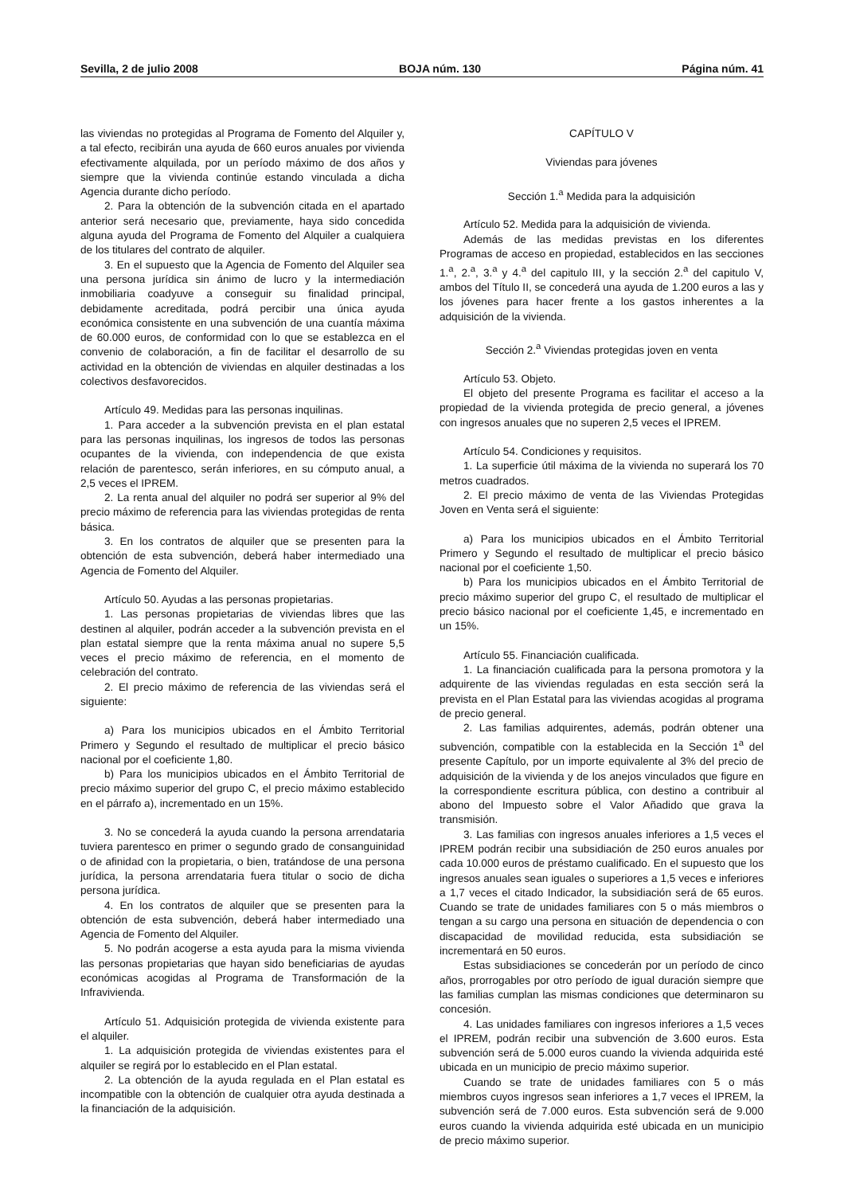Sevilla, 2 de julio 2008 BOJA núm. 130 Página núm. 41
las viviendas no protegidas al Programa de Fomento del Alquiler y, a tal efecto, recibirán una ayuda de 660 euros anuales por vivienda efectivamente alquilada, por un período máximo de dos años y siempre que la vivienda continúe estando vinculada a dicha Agencia durante dicho período.
2. Para la obtención de la subvención citada en el apartado anterior será necesario que, previamente, haya sido concedida alguna ayuda del Programa de Fomento del Alquiler a cualquiera de los titulares del contrato de alquiler.
3. En el supuesto que la Agencia de Fomento del Alquiler sea una persona jurídica sin ánimo de lucro y la intermediación inmobiliaria coadyuve a conseguir su finalidad principal, debidamente acreditada, podrá percibir una única ayuda económica consistente en una subvención de una cuantía máxima de 60.000 euros, de conformidad con lo que se establezca en el convenio de colaboración, a fin de facilitar el desarrollo de su actividad en la obtención de viviendas en alquiler destinadas a los colectivos desfavorecidos.
Artículo 49. Medidas para las personas inquilinas.
1. Para acceder a la subvención prevista en el plan estatal para las personas inquilinas, los ingresos de todos las personas ocupantes de la vivienda, con independencia de que exista relación de parentesco, serán inferiores, en su cómputo anual, a 2,5 veces el IPREM.
2. La renta anual del alquiler no podrá ser superior al 9% del precio máximo de referencia para las viviendas protegidas de renta básica.
3. En los contratos de alquiler que se presenten para la obtención de esta subvención, deberá haber intermediado una Agencia de Fomento del Alquiler.
Artículo 50. Ayudas a las personas propietarias.
1. Las personas propietarias de viviendas libres que las destinen al alquiler, podrán acceder a la subvención prevista en el plan estatal siempre que la renta máxima anual no supere 5,5 veces el precio máximo de referencia, en el momento de celebración del contrato.
2. El precio máximo de referencia de las viviendas será el siguiente:
a) Para los municipios ubicados en el Ámbito Territorial Primero y Segundo el resultado de multiplicar el precio básico nacional por el coeficiente 1,80.
b) Para los municipios ubicados en el Ámbito Territorial de precio máximo superior del grupo C, el precio máximo establecido en el párrafo a), incrementado en un 15%.
3. No se concederá la ayuda cuando la persona arrendataria tuviera parentesco en primer o segundo grado de consanguinidad o de afinidad con la propietaria, o bien, tratándose de una persona jurídica, la persona arrendataria fuera titular o socio de dicha persona jurídica.
4. En los contratos de alquiler que se presenten para la obtención de esta subvención, deberá haber intermediado una Agencia de Fomento del Alquiler.
5. No podrán acogerse a esta ayuda para la misma vivienda las personas propietarias que hayan sido beneficiarias de ayudas económicas acogidas al Programa de Transformación de la Infravivienda.
Artículo 51. Adquisición protegida de vivienda existente para el alquiler.
1. La adquisición protegida de viviendas existentes para el alquiler se regirá por lo establecido en el Plan estatal.
2. La obtención de la ayuda regulada en el Plan estatal es incompatible con la obtención de cualquier otra ayuda destinada a la financiación de la adquisición.
CAPÍTULO V
Viviendas para jóvenes
Sección 1.<sup>a</sup> Medida para la adquisición
Artículo 52. Medida para la adquisición de vivienda.
Además de las medidas previstas en los diferentes Programas de acceso en propiedad, establecidos en las secciones 1.<sup>a</sup>, 2.<sup>a</sup>, 3.<sup>a</sup> y 4.<sup>a</sup> del capitulo III, y la sección 2.<sup>a</sup> del capitulo V, ambos del Título II, se concederá una ayuda de 1.200 euros a las y los jóvenes para hacer frente a los gastos inherentes a la adquisición de la vivienda.
Sección 2.<sup>a</sup> Viviendas protegidas joven en venta
Artículo 53. Objeto.
El objeto del presente Programa es facilitar el acceso a la propiedad de la vivienda protegida de precio general, a jóvenes con ingresos anuales que no superen 2,5 veces el IPREM.
Artículo 54. Condiciones y requisitos.
1. La superficie útil máxima de la vivienda no superará los 70 metros cuadrados.
2. El precio máximo de venta de las Viviendas Protegidas Joven en Venta será el siguiente:
a) Para los municipios ubicados en el Ámbito Territorial Primero y Segundo el resultado de multiplicar el precio básico nacional por el coeficiente 1,50.
b) Para los municipios ubicados en el Ámbito Territorial de precio máximo superior del grupo C, el resultado de multiplicar el precio básico nacional por el coeficiente 1,45, e incrementado en un 15%.
Artículo 55. Financiación cualificada.
1. La financiación cualificada para la persona promotora y la adquirente de las viviendas reguladas en esta sección será la prevista en el Plan Estatal para las viviendas acogidas al programa de precio general.
2. Las familias adquirentes, además, podrán obtener una subvención, compatible con la establecida en la Sección 1<sup>a</sup> del presente Capítulo, por un importe equivalente al 3% del precio de adquisición de la vivienda y de los anejos vinculados que figure en la correspondiente escritura pública, con destino a contribuir al abono del Impuesto sobre el Valor Añadido que grava la transmisión.
3. Las familias con ingresos anuales inferiores a 1,5 veces el IPREM podrán recibir una subsidiación de 250 euros anuales por cada 10.000 euros de préstamo cualificado. En el supuesto que los ingresos anuales sean iguales o superiores a 1,5 veces e inferiores a 1,7 veces el citado Indicador, la subsidiación será de 65 euros. Cuando se trate de unidades familiares con 5 o más miembros o tengan a su cargo una persona en situación de dependencia o con discapacidad de movilidad reducida, esta subsidiación se incrementará en 50 euros.
Estas subsidiaciones se concederán por un período de cinco años, prorrogables por otro período de igual duración siempre que las familias cumplan las mismas condiciones que determinaron su concesión.
4. Las unidades familiares con ingresos inferiores a 1,5 veces el IPREM, podrán recibir una subvención de 3.600 euros. Esta subvención será de 5.000 euros cuando la vivienda adquirida esté ubicada en un municipio de precio máximo superior.
Cuando se trate de unidades familiares con 5 o más miembros cuyos ingresos sean inferiores a 1,7 veces el IPREM, la subvención será de 7.000 euros. Esta subvención será de 9.000 euros cuando la vivienda adquirida esté ubicada en un municipio de precio máximo superior.